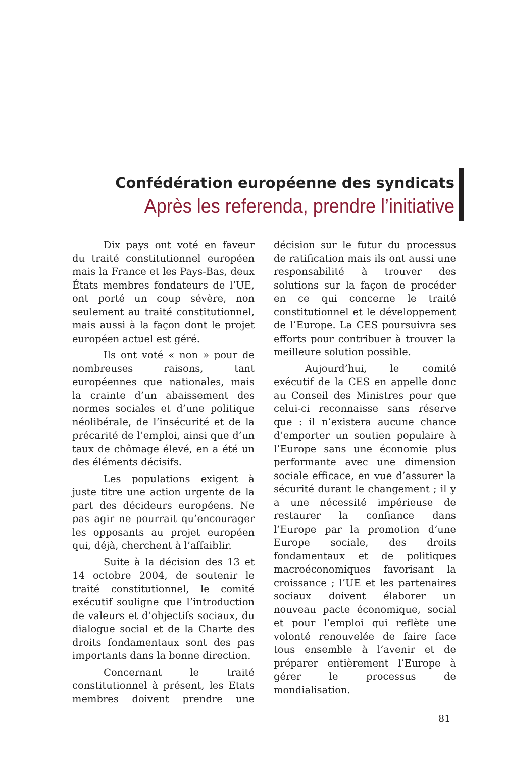Confédération européenne des syndicats
Après les referenda, prendre l’initiative
Dix pays ont voté en faveur du traité constitutionnel européen mais la France et les Pays-Bas, deux États membres fondateurs de l’UE, ont porté un coup sévère, non seulement au traité constitutionnel, mais aussi à la façon dont le projet européen actuel est géré.
Ils ont voté « non » pour de nombreuses raisons, tant européennes que nationales, mais la crainte d’un abaissement des normes sociales et d’une politique néolibérale, de l’insécurité et de la précarité de l’emploi, ainsi que d’un taux de chômage élevé, en a été un des éléments décisifs.
Les populations exigent à juste titre une action urgente de la part des décideurs européens. Ne pas agir ne pourrait qu’encourager les opposants au projet européen qui, déjà, cherchent à l’affaiblir.
Suite à la décision des 13 et 14 octobre 2004, de soutenir le traité constitutionnel, le comité exécutif souligne que l’introduction de valeurs et d’objectifs sociaux, du dialogue social et de la Charte des droits fondamentaux sont des pas importants dans la bonne direction.
Concernant le traité constitutionnel à présent, les Etats membres doivent prendre une décision sur le futur du processus de ratification mais ils ont aussi une responsabilité à trouver des solutions sur la façon de procéder en ce qui concerne le traité constitutionnel et le développement de l’Europe. La CES poursuivra ses efforts pour contribuer à trouver la meilleure solution possible.
Aujourd’hui, le comité exécutif de la CES en appelle donc au Conseil des Ministres pour que celui-ci reconnaisse sans réserve que : il n’existera aucune chance d’emporter un soutien populaire à l’Europe sans une économie plus performante avec une dimension sociale efficace, en vue d’assurer la sécurité durant le changement ; il y a une nécessité impérieuse de restaurer la confiance dans l’Europe par la promotion d’une Europe sociale, des droits fondamentaux et de politiques macroéconomiques favorisant la croissance ; l’UE et les partenaires sociaux doivent élaborer un nouveau pacte économique, social et pour l’emploi qui reflète une volonté renouvelée de faire face tous ensemble à l’avenir et de préparer entièrement l’Europe à gérer le processus de mondialisation.
81